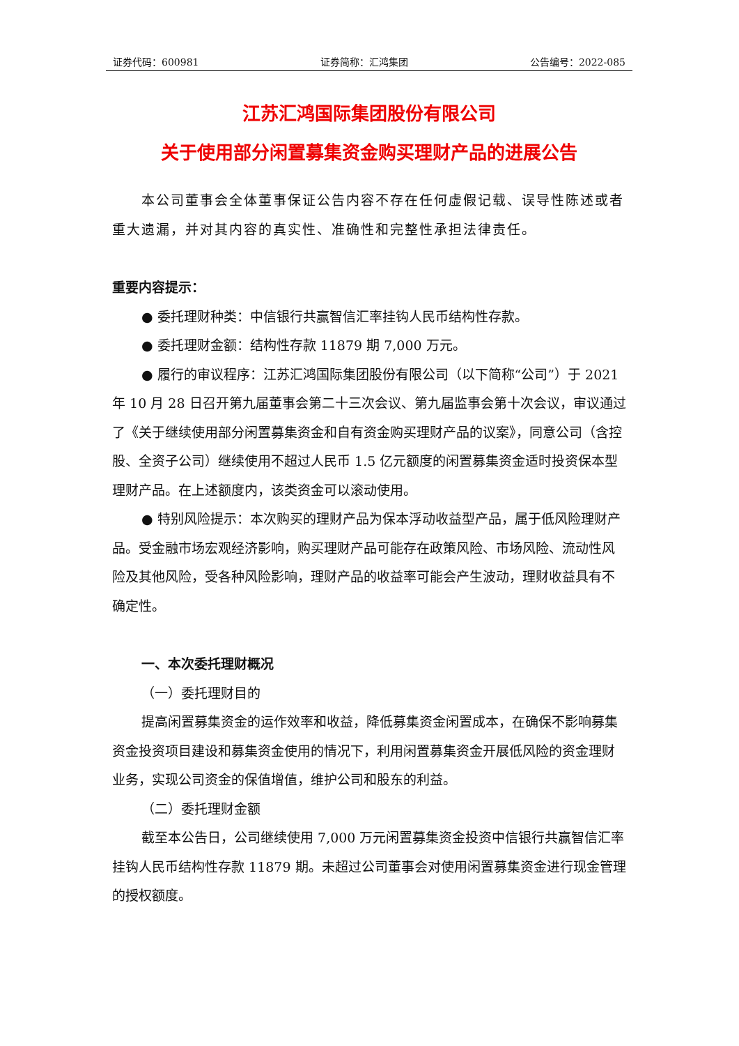证券代码：600981 证券简称：汇鸿集团 公告编号：2022-085
江苏汇鸿国际集团股份有限公司
关于使用部分闲置募集资金购买理财产品的进展公告
本公司董事会全体董事保证公告内容不存在任何虚假记载、误导性陈述或者重大遗漏，并对其内容的真实性、准确性和完整性承担法律责任。
重要内容提示：
● 委托理财种类：中信银行共赢智信汇率挂钩人民币结构性存款。
● 委托理财金额：结构性存款 11879 期 7,000 万元。
● 履行的审议程序：江苏汇鸿国际集团股份有限公司（以下简称“公司”）于 2021 年 10 月 28 日召开第九届董事会第二十三次会议、第九届监事会第十次会议，审议通过了《关于继续使用部分闲置募集资金和自有资金购买理财产品的议案》，同意公司（含控股、全资子公司）继续使用不超过人民币 1.5 亿元额度的闲置募集资金适时投资保本型理财产品。在上述额度内，该类资金可以滚动使用。
● 特别风险提示：本次购买的理财产品为保本浮动收益型产品，属于低风险理财产品。受金融市场宏观经济影响，购买理财产品可能存在政策风险、市场风险、流动性风险及其他风险，受各种风险影响，理财产品的收益率可能会产生波动，理财收益具有不确定性。
一、本次委托理财概况
（一）委托理财目的
提高闲置募集资金的运作效率和收益，降低募集资金闲置成本，在确保不影响募集资金投资项目建设和募集资金使用的情况下，利用闲置募集资金开展低风险的资金理财业务，实现公司资金的保值增值，维护公司和股东的利益。
（二）委托理财金额
截至本公告日，公司继续使用 7,000 万元闲置募集资金投资中信银行共赢智信汇率挂钩人民币结构性存款 11879 期。未超过公司董事会对使用闲置募集资金进行现金管理的授权额度。